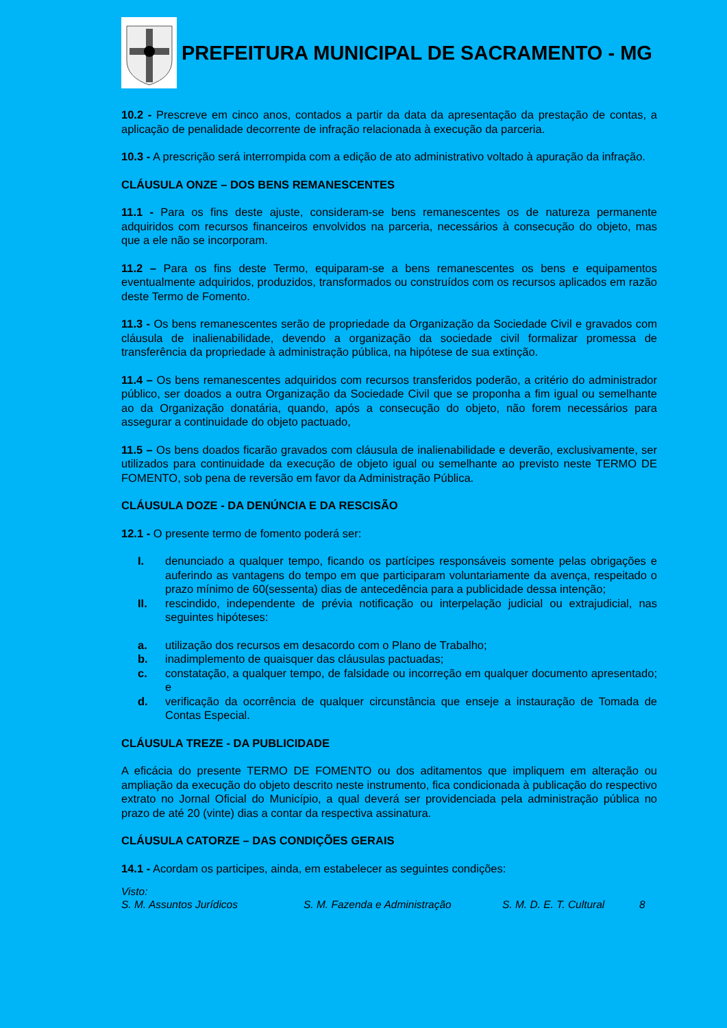PREFEITURA MUNICIPAL DE SACRAMENTO - MG
10.2 - Prescreve em cinco anos, contados a partir da data da apresentação da prestação de contas, a aplicação de penalidade decorrente de infração relacionada à execução da parceria.
10.3 - A prescrição será interrompida com a edição de ato administrativo voltado à apuração da infração.
CLÁUSULA ONZE – DOS BENS REMANESCENTES
11.1 - Para os fins deste ajuste, consideram-se bens remanescentes os de natureza permanente adquiridos com recursos financeiros envolvidos na parceria, necessários à consecução do objeto, mas que a ele não se incorporam.
11.2 – Para os fins deste Termo, equiparam-se a bens remanescentes os bens e equipamentos eventualmente adquiridos, produzidos, transformados ou construídos com os recursos aplicados em razão deste Termo de Fomento.
11.3 - Os bens remanescentes serão de propriedade da Organização da Sociedade Civil e gravados com cláusula de inalienabilidade, devendo a organização da sociedade civil formalizar promessa de transferência da propriedade à administração pública, na hipótese de sua extinção.
11.4 – Os bens remanescentes adquiridos com recursos transferidos poderão, a critério do administrador público, ser doados a outra Organização da Sociedade Civil que se proponha a fim igual ou semelhante ao da Organização donatária, quando, após a consecução do objeto, não forem necessários para assegurar a continuidade do objeto pactuado,
11.5 – Os bens doados ficarão gravados com cláusula de inalienabilidade e deverão, exclusivamente, ser utilizados para continuidade da execução de objeto igual ou semelhante ao previsto neste TERMO DE FOMENTO, sob pena de reversão em favor da Administração Pública.
CLÁUSULA DOZE - DA DENÚNCIA E DA RESCISÃO
12.1 - O presente termo de fomento poderá ser:
I. denunciado a qualquer tempo, ficando os partícipes responsáveis somente pelas obrigações e auferindo as vantagens do tempo em que participaram voluntariamente da avença, respeitado o prazo mínimo de 60(sessenta) dias de antecedência para a publicidade dessa intenção;
II. rescindido, independente de prévia notificação ou interpelação judicial ou extrajudicial, nas seguintes hipóteses:
a. utilização dos recursos em desacordo com o Plano de Trabalho;
b. inadimplemento de quaisquer das cláusulas pactuadas;
c. constatação, a qualquer tempo, de falsidade ou incorreção em qualquer documento apresentado; e
d. verificação da ocorrência de qualquer circunstância que enseje a instauração de Tomada de Contas Especial.
CLÁUSULA TREZE - DA PUBLICIDADE
A eficácia do presente TERMO DE FOMENTO ou dos aditamentos que impliquem em alteração ou ampliação da execução do objeto descrito neste instrumento, fica condicionada à publicação do respectivo extrato no Jornal Oficial do Município, a qual deverá ser providenciada pela administração pública no prazo de até 20 (vinte) dias a contar da respectiva assinatura.
CLÁUSULA CATORZE – DAS CONDIÇÕES GERAIS
14.1 - Acordam os participes, ainda, em estabelecer as seguintes condições:
Visto:
S. M. Assuntos Jurídicos S. M. Fazenda e Administração S. M. D. E. T. Cultural 8